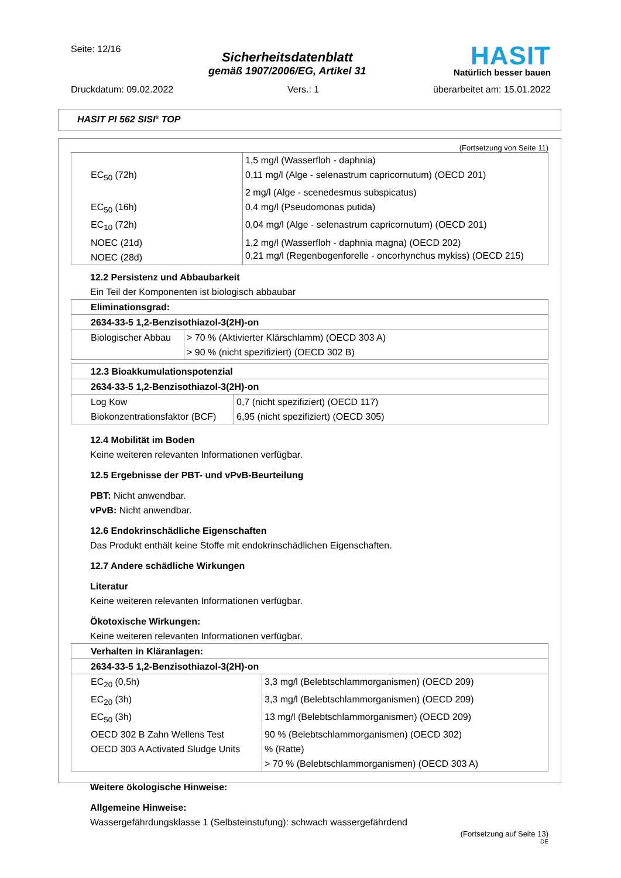Seite: 12/16
Sicherheitsdatenblatt
gemäß 1907/2006/EG, Artikel 31
HASIT
Natürlich besser bauen
Druckdatum: 09.02.2022 Vers.: 1 überarbeitet am: 15.01.2022
HASIT PI 562 SISI<sup>®</sup> TOP
(Fortsetzung von Seite 11)
| | 1,5 mg/l (Wasserfloh - daphnia) |
| EC<sub>50</sub> (72h) | 0,11 mg/l (Alge - selenastrum capricornutum) (OECD 201) |
| | 2 mg/l (Alge - scenedesmus subspicatus) |
| EC<sub>50</sub> (16h) | 0,4 mg/l (Pseudomonas putida) |
| EC<sub>10</sub> (72h) | 0,04 mg/l (Alge - selenastrum capricornutum) (OECD 201) |
| NOEC (21d) | 1,2 mg/l (Wasserfloh - daphnia magna) (OECD 202) |
| NOEC (28d) | 0,21 mg/l (Regenbogenforelle - oncorhynchus mykiss) (OECD 215) |
12.2 Persistenz und Abbaubarkeit
Ein Teil der Komponenten ist biologisch abbaubar
| Eliminationsgrad: | |
| 2634-33-5 1,2-Benzisothiazol-3(2H)-on | |
| Biologischer Abbau | > 70 % (Aktivierter Klärschlamm) (OECD 303 A) |
| | > 90 % (nicht spezifiziert) (OECD 302 B) |
| 12.3 Bioakkumulationspotenzial | |
| 2634-33-5 1,2-Benzisothiazol-3(2H)-on | |
| Log Kow | 0,7 (nicht spezifiziert) (OECD 117) |
| Biokonzentrationsfaktor (BCF) | 6,95 (nicht spezifiziert) (OECD 305) |
12.4 Mobilität im Boden
Keine weiteren relevanten Informationen verfügbar.
12.5 Ergebnisse der PBT- und vPvB-Beurteilung
PBT: Nicht anwendbar.
vPvB: Nicht anwendbar.
12.6 Endokrinschädliche Eigenschaften
Das Produkt enthält keine Stoffe mit endokrinschädlichen Eigenschaften.
12.7 Andere schädliche Wirkungen
Literatur
Keine weiteren relevanten Informationen verfügbar.
Ökotoxische Wirkungen:
Keine weiteren relevanten Informationen verfügbar.
| Verhalten in Kläranlagen: | |
| 2634-33-5 1,2-Benzisothiazol-3(2H)-on | |
| EC<sub>20</sub> (0,5h) | 3,3 mg/l (Belebtschlammorganismen) (OECD 209) |
| EC<sub>20</sub> (3h) | 3,3 mg/l (Belebtschlammorganismen) (OECD 209) |
| EC<sub>50</sub> (3h) | 13 mg/l (Belebtschlammorganismen) (OECD 209) |
| OECD 302 B Zahn Wellens Test | 90 % (Belebtschlammorganismen) (OECD 302) |
| OECD 303 A Activated Sludge Units | % (Ratte) |
| | > 70 % (Belebtschlammorganismen) (OECD 303 A) |
Weitere ökologische Hinweise:
Allgemeine Hinweise:
Wassergefährdungsklasse 1 (Selbsteinstufung): schwach wassergefährdend
(Fortsetzung auf Seite 13)
DE